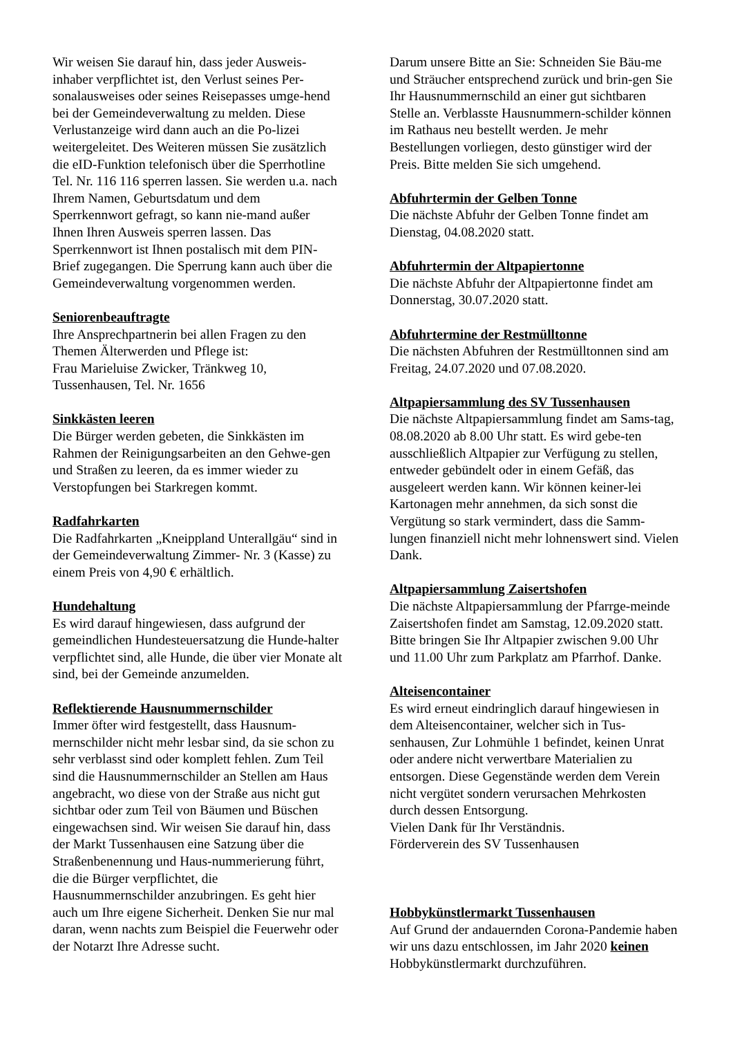Wir weisen Sie darauf hin, dass jeder Ausweis-inhaber verpflichtet ist, den Verlust seines Per-sonalausweises oder seines Reisepasses umge-hend bei der Gemeindeverwaltung zu melden. Diese Verlustanzeige wird dann auch an die Po-lizei weitergeleitet. Des Weiteren müssen Sie zusätzlich die eID-Funktion telefonisch über die Sperrhotline Tel. Nr. 116 116 sperren lassen. Sie werden u.a. nach Ihrem Namen, Geburtsdatum und dem Sperrkennwort gefragt, so kann nie-mand außer Ihnen Ihren Ausweis sperren lassen. Das Sperrkennwort ist Ihnen postalisch mit dem PIN-Brief zugegangen. Die Sperrung kann auch über die Gemeindeverwaltung vorgenommen werden.
Seniorenbeauftragte
Ihre Ansprechpartnerin bei allen Fragen zu den Themen Älterwerden und Pflege ist:
Frau Marieluise Zwicker, Tränkweg 10, Tussenhausen, Tel. Nr. 1656
Sinkkästen leeren
Die Bürger werden gebeten, die Sinkkästen im Rahmen der Reinigungsarbeiten an den Gehwe-gen und Straßen zu leeren, da es immer wieder zu Verstopfungen bei Starkregen kommt.
Radfahrkarten
Die Radfahrkarten „Kneippland Unterallgäu“ sind in der Gemeindeverwaltung Zimmer- Nr. 3 (Kasse) zu einem Preis von 4,90 € erhältlich.
Hundehaltung
Es wird darauf hingewiesen, dass aufgrund der gemeindlichen Hundesteuersatzung die Hunde-halter verpflichtet sind, alle Hunde, die über vier Monate alt sind, bei der Gemeinde anzumelden.
Reflektierende Hausnummernschilder
Immer öfter wird festgestellt, dass Hausnum-mernschilder nicht mehr lesbar sind, da sie schon zu sehr verblasst sind oder komplett fehlen. Zum Teil sind die Hausnummernschilder an Stellen am Haus angebracht, wo diese von der Straße aus nicht gut sichtbar oder zum Teil von Bäumen und Büschen eingewachsen sind. Wir weisen Sie darauf hin, dass der Markt Tussenhausen eine Satzung über die Straßenbenennung und Haus-nummerierung führt, die die Bürger verpflichtet, die Hausnummernschilder anzubringen. Es geht hier auch um Ihre eigene Sicherheit. Denken Sie nur mal daran, wenn nachts zum Beispiel die Feuerwehr oder der Notarzt Ihre Adresse sucht.
Darum unsere Bitte an Sie: Schneiden Sie Bäu-me und Sträucher entsprechend zurück und brin-gen Sie Ihr Hausnummernschild an einer gut sichtbaren Stelle an. Verblasste Hausnummern-schilder können im Rathaus neu bestellt werden. Je mehr Bestellungen vorliegen, desto günstiger wird der Preis. Bitte melden Sie sich umgehend.
Abfuhrtermin der Gelben Tonne
Die nächste Abfuhr der Gelben Tonne findet am Dienstag, 04.08.2020 statt.
Abfuhrtermin der Altpapiertonne
Die nächste Abfuhr der Altpapiertonne findet am Donnerstag, 30.07.2020 statt.
Abfuhrtermine der Restmülltonne
Die nächsten Abfuhren der Restmülltonnen sind am Freitag, 24.07.2020 und 07.08.2020.
Altpapiersammlung des SV Tussenhausen
Die nächste Altpapiersammlung findet am Sams-tag, 08.08.2020 ab 8.00 Uhr statt. Es wird gebe-ten ausschließlich Altpapier zur Verfügung zu stellen, entweder gebündelt oder in einem Gefäß, das ausgeleert werden kann. Wir können keiner-lei Kartonagen mehr annehmen, da sich sonst die Vergütung so stark vermindert, dass die Samm-lungen finanziell nicht mehr lohnenswert sind. Vielen Dank.
Altpapiersammlung Zaisertshofen
Die nächste Altpapiersammlung der Pfarrge-meinde Zaisertshofen findet am Samstag, 12.09.2020 statt. Bitte bringen Sie Ihr Altpapier zwischen 9.00 Uhr und 11.00 Uhr zum Parkplatz am Pfarrhof. Danke.
Alteisencontainer
Es wird erneut eindringlich darauf hingewiesen in dem Alteisencontainer, welcher sich in Tus-senhausen, Zur Lohmühle 1 befindet, keinen Unrat oder andere nicht verwertbare Materialien zu entsorgen. Diese Gegenstände werden dem Verein nicht vergütet sondern verursachen Mehrkosten durch dessen Entsorgung.
Vielen Dank für Ihr Verständnis.
Förderverein des SV Tussenhausen
Hobbykünstlermarkt Tussenhausen
Auf Grund der andauernden Corona-Pandemie haben wir uns dazu entschlossen, im Jahr 2020 keinen Hobbykünstlermarkt durchzuführen.